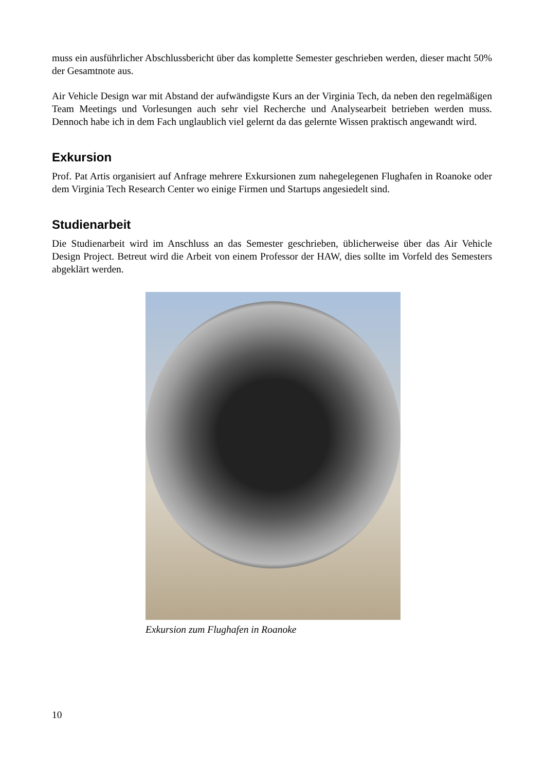muss ein ausführlicher Abschlussbericht über das komplette Semester geschrieben werden, dieser macht 50% der Gesamtnote aus.
Air Vehicle Design war mit Abstand der aufwändigste Kurs an der Virginia Tech, da neben den regelmäßigen Team Meetings und Vorlesungen auch sehr viel Recherche und Analysearbeit betrieben werden muss. Dennoch habe ich in dem Fach unglaublich viel gelernt da das gelernte Wissen praktisch angewandt wird.
Exkursion
Prof. Pat Artis organisiert auf Anfrage mehrere Exkursionen zum nahegelegenen Flughafen in Roanoke oder dem Virginia Tech Research Center wo einige Firmen und Startups angesiedelt sind.
Studienarbeit
Die Studienarbeit wird im Anschluss an das Semester geschrieben, üblicherweise über das Air Vehicle Design Project. Betreut wird die Arbeit von einem Professor der HAW, dies sollte im Vorfeld des Semesters abgeklärt werden.
Exkursion zum Flughafen in Roanoke
10